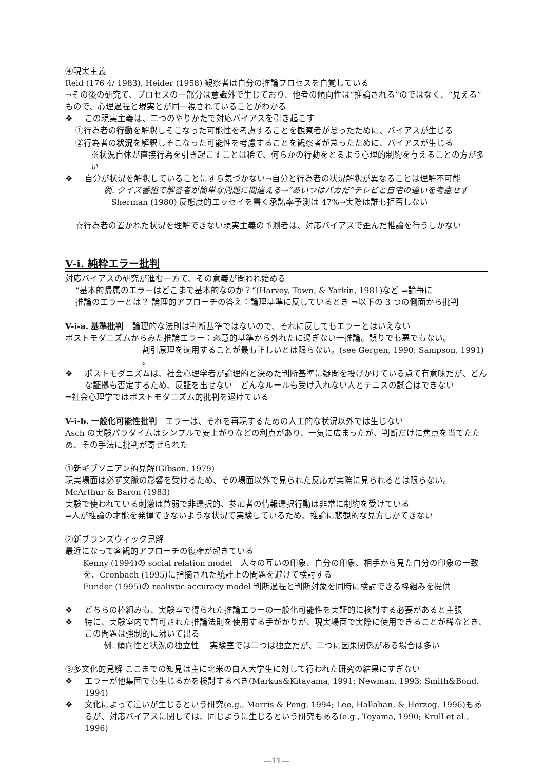④現実主義
Reid (176 4/ 1983), Heider (1958) 観察者は自分の推論プロセスを自覚している
→その後の研究で、プロセスの一部分は意識外で生じており、他者の傾向性は“推論される”のではなく、“見える”もので、心理過程と現実とが同一視されていることがわかる
❖ この現実主義は、二つのやりかたで対応バイアスを引き起こす
①行為者の行動を解釈しそこなった可能性を考慮することを観察者が怠ったために、バイアスが生じる
②行為者の状況を解釈しそこなった可能性を考慮することを観察者が怠ったために、バイアスが生じる
※状況自体が直接行為を引き起こすことは稀で、何らかの行動をとるよう心理的制約を与えることの方が多い
❖ 自分が状況を解釈していることにすら気づかない→自分と行為者の状況解釈が異なることは理解不可能
例. クイズ番組で解答者が簡単な問題に間違える→“あいつはバカだ”テレビと自宅の違いを考慮せず
Sherman (1980) 反態度的エッセイを書く承諾率予測は 47%→実際は誰も拒否しない
☆行為者の置かれた状況を理解できない現実主義の予測者は、対応バイアスで歪んだ推論を行うしかない
V-i. 純粋エラー批判
対応バイアスの研究が進む一方で、その意義が問われ始める
“基本的帰属のエラーはどこまで基本的なのか？“(Harvey, Town, & Yarkin, 1981)など ⇒論争に
推論のエラーとは？ 論理的アプローチの答え：論理基準に反しているとき ⇒以下の 3 つの側面から批判
V-i-a. 基準批判
　論理的な法則は判断基準ではないので、それに反してもエラーとはいえない
ポストモダニズムからみた推論エラー：恣意的基準から外れたに過ぎない一推論。誤りでも悪でもない。
割引原理を適用することが最も正しいとは限らない。(see Gergen, 1990; Sampson, 1991) 。
❖ ポストモダニズムは、社会心理学者が論理的と決めた判断基準に疑問を投げかけている点で有意味だが、どんな証拠も否定するため、反証を出せない　どんなルールも受け入れない人とテニスの試合はできない
⇒社会心理学ではポストモダニズム的批判を退けている
V-i-b. 一般化可能性批判
　エラーは、それを再現するための人工的な状況以外では生じない
Asch の実験パラダイムはシンプルで安上がりなどの利点があり、一気に広まったが、判断だけに焦点を当てたため、その手法に批判が寄せられた
①新ギブソニアン的見解(Gibson, 1979)
現実場面は必ず文脈の影響を受けるため、その場面以外で見られた反応が実際に見られるとは限らない。
McArthur & Baron (1983)
実験で使われている刺激は貧弱で非選択的、参加者の情報選択行動は非常に制約を受けている
⇒人が推論の才能を発揮できないような状況で実験しているため、推論に悲観的な見方しかできない
②新ブランズウィック見解
最近になって客観的アプローチの復権が起きている
Kenny (1994)の social relation model　人々の互いの印象、自分の印象、相手から見た自分の印象の一致を、Cronbach (1995)に指摘された統計上の問題を避けて検討する
Funder (1995)の realistic accuracy model 判断過程と判断対象を同時に検討できる枠組みを提供
❖ どちらの枠組みも、実験室で得られた推論エラーの一般化可能性を実証的に検討する必要があると主張
❖ 特に、実験室内で許可された推論法則を使用する手がかりが、現実場面で実際に使用できることが稀なとき、この問題は強制的に沸いて出る
例. 傾向性と状況の独立性　 実験室では二つは独立だが、二つに因果関係がある場合は多い
③多文化的見解 ここまでの知見は主に北米の白人大学生に対して行われた研究の結果にすぎない
❖ エラーが他集団でも生じるかを検討するべき(Markus&Kitayama, 1991; Newman, 1993; Smith&Bond, 1994)
❖ 文化によって違いが生じるという研究(e.g., Morris & Peng, 1994; Lee, Hallahan, & Herzog, 1996)もあるが、対応バイアスに関しては、同じように生じるという研究もある(e.g., Toyama, 1990; Krull et al., 1996)
—11—